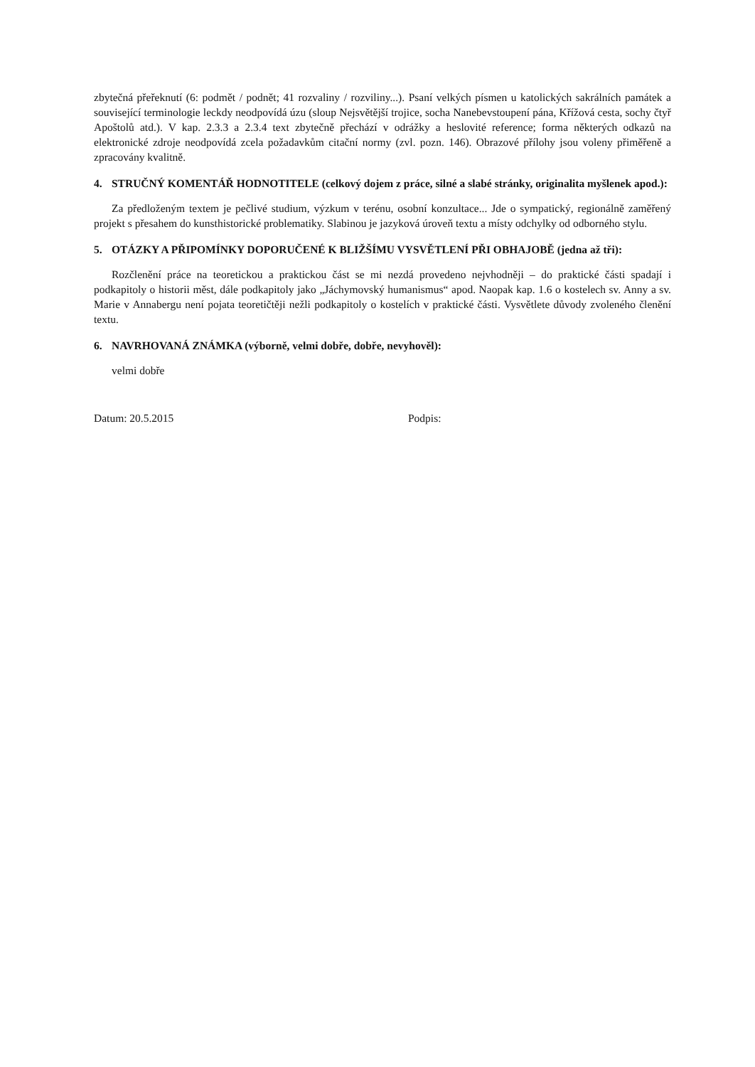zbytečná přeřeknutí (6: podmět / podnět; 41 rozvaliny / rozviliny...). Psaní velkých písmen u katolických sakrálních památek a související terminologie leckdy neodpovídá úzu (sloup Nejsvětější trojice, socha Nanebevstoupení pána, Křížová cesta, sochy čtyř Apoštolů atd.). V kap. 2.3.3 a 2.3.4 text zbytečně přechází v odrážky a heslovité reference; forma některých odkazů na elektronické zdroje neodpovídá zcela požadavkům citační normy (zvl. pozn. 146). Obrazové přílohy jsou voleny přiměřeně a zpracovány kvalitně.
4. STRUČNÝ KOMENTÁŘ HODNOTITELE (celkový dojem z práce, silné a slabé stránky, originalita myšlenek apod.):
Za předloženým textem je pečlivé studium, výzkum v terénu, osobní konzultace... Jde o sympatický, regionálně zaměřený projekt s přesahem do kunsthistorické problematiky. Slabinou je jazyková úroveň textu a místy odchylky od odborného stylu.
5. OTÁZKY A PŘIPOMÍNKY DOPORUČENÉ K BLIŽŠÍMU VYSVĚTLENÍ PŘI OBHAJOBĚ (jedna až tři):
Rozčlenění práce na teoretickou a praktickou část se mi nezdá provedeno nejvhodněji – do praktické části spadají i podkapitoly o historii měst, dále podkapitoly jako „Jáchymovský humanismus“ apod. Naopak kap. 1.6 o kostelech sv. Anny a sv. Marie v Annabergu není pojata teoretičtěji nežli podkapitoly o kostelích v praktické části. Vysvětlete důvody zvoleného členění textu.
6. NAVRHOVANÁ ZNÁMKA (výborně, velmi dobře, dobře, nevyhověl):
velmi dobře
Datum: 20.5.2015 Podpis: